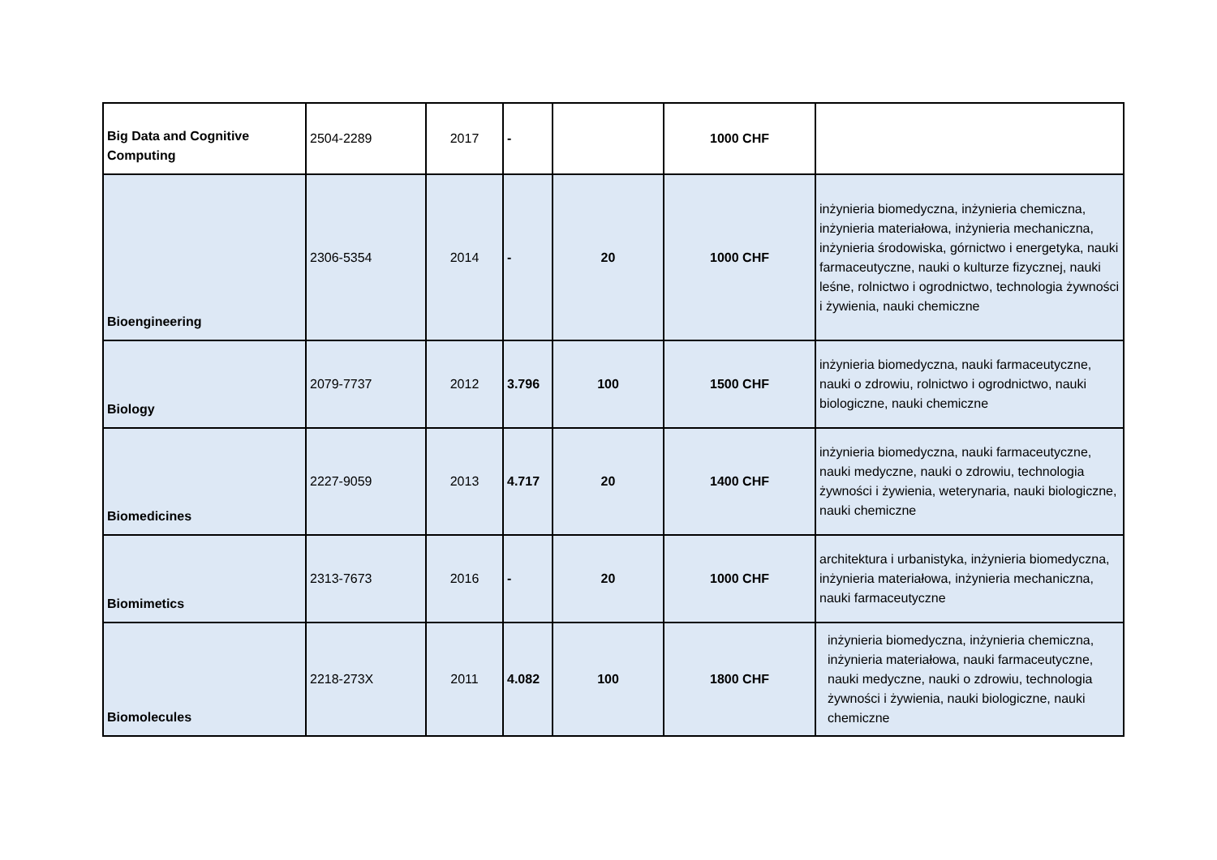| Big Data and Cognitive Computing | 2504-2289 | 2017 | - | | 1000 CHF | |
| Bioengineering | 2306-5354 | 2014 | - | 20 | 1000 CHF | inżynieria biomedyczna, inżynieria chemiczna, inżynieria materiałowa, inżynieria mechaniczna, inżynieria środowiska, górnictwo i energetyka, nauki farmaceutyczne, nauki o kulturze fizycznej, nauki leśne, rolnictwo i ogrodnictwo, technologia żywności i żywienia, nauki chemiczne |
| Biology | 2079-7737 | 2012 | 3.796 | 100 | 1500 CHF | inżynieria biomedyczna, nauki farmaceutyczne, nauki o zdrowiu, rolnictwo i ogrodnictwo, nauki biologiczne, nauki chemiczne |
| Biomedicines | 2227-9059 | 2013 | 4.717 | 20 | 1400 CHF | inżynieria biomedyczna, nauki farmaceutyczne, nauki medyczne, nauki o zdrowiu, technologia żywności i żywienia, weterynaria, nauki biologiczne, nauki chemiczne |
| Biomimetics | 2313-7673 | 2016 | - | 20 | 1000 CHF | architektura i urbanistyka, inżynieria biomedyczna, inżynieria materiałowa, inżynieria mechaniczna, nauki farmaceutyczne |
| Biomolecules | 2218-273X | 2011 | 4.082 | 100 | 1800 CHF | inżynieria biomedyczna, inżynieria chemiczna, inżynieria materiałowa, nauki farmaceutyczne, nauki medyczne, nauki o zdrowiu, technologia żywności i żywienia, nauki biologiczne, nauki chemiczne |